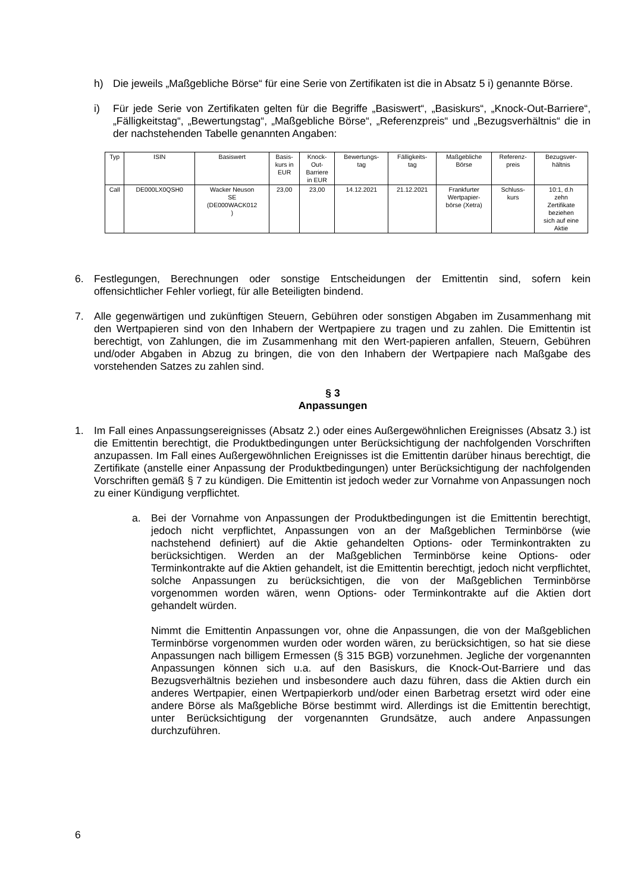h) Die jeweils „Maßgebliche Börse“ für eine Serie von Zertifikaten ist die in Absatz 5 i) genannte Börse.
i) Für jede Serie von Zertifikaten gelten für die Begriffe „Basiswert“, „Basiskurs“, „Knock-Out-Barriere“, „Fälligkeitstag“, „Bewertungstag“, „Maßgebliche Börse“, „Referenzpreis“ und „Bezugsverhältnis“ die in der nachstehenden Tabelle genannten Angaben:
| Typ | ISIN | Basiswert | Basis- kurs in EUR | Knock- Out- Barriere in EUR | Bewertungs- tag | Fälligkeits- tag | Maßgebliche Börse | Referenz- preis | Bezugsver- hältnis |
| Call | DE000LX0QSH0 | Wacker Neuson SE (DE000WACK012 ) | 23,00 | 23,00 | 14.12.2021 | 21.12.2021 | Frankfurter Wertpapier- börse (Xetra) | Schluss- kurs | 10:1, d.h zehn Zertifikate beziehen sich auf eine Aktie |
6. Festlegungen, Berechnungen oder sonstige Entscheidungen der Emittentin sind, sofern kein offensichtlicher Fehler vorliegt, für alle Beteiligten bindend.
7. Alle gegenwärtigen und zukünftigen Steuern, Gebühren oder sonstigen Abgaben im Zusammenhang mit den Wertpapieren sind von den Inhabern der Wertpapiere zu tragen und zu zahlen. Die Emittentin ist berechtigt, von Zahlungen, die im Zusammenhang mit den Wert-papieren anfallen, Steuern, Gebühren und/oder Abgaben in Abzug zu bringen, die von den Inhabern der Wertpapiere nach Maßgabe des vorstehenden Satzes zu zahlen sind.
§ 3
Anpassungen
1. Im Fall eines Anpassungsereignisses (Absatz 2.) oder eines Außergewöhnlichen Ereignisses (Absatz 3.) ist die Emittentin berechtigt, die Produktbedingungen unter Berücksichtigung der nachfolgenden Vorschriften anzupassen. Im Fall eines Außergewöhnlichen Ereignisses ist die Emittentin darüber hinaus berechtigt, die Zertifikate (anstelle einer Anpassung der Produktbedingungen) unter Berücksichtigung der nachfolgenden Vorschriften gemäß § 7 zu kündigen. Die Emittentin ist jedoch weder zur Vornahme von Anpassungen noch zu einer Kündigung verpflichtet.
a. Bei der Vornahme von Anpassungen der Produktbedingungen ist die Emittentin berechtigt, jedoch nicht verpflichtet, Anpassungen von an der Maßgeblichen Terminbörse (wie nachstehend definiert) auf die Aktie gehandelten Options- oder Terminkontrakten zu berücksichtigen. Werden an der Maßgeblichen Terminbörse keine Options- oder Terminkontrakte auf die Aktien gehandelt, ist die Emittentin berechtigt, jedoch nicht verpflichtet, solche Anpassungen zu berücksichtigen, die von der Maßgeblichen Terminbörse vorgenommen worden wären, wenn Options- oder Terminkontrakte auf die Aktien dort gehandelt würden.
Nimmt die Emittentin Anpassungen vor, ohne die Anpassungen, die von der Maßgeblichen Terminbörse vorgenommen wurden oder worden wären, zu berücksichtigen, so hat sie diese Anpassungen nach billigem Ermessen (§ 315 BGB) vorzunehmen. Jegliche der vorgenannten Anpassungen können sich u.a. auf den Basiskurs, die Knock-Out-Barriere und das Bezugsverhältnis beziehen und insbesondere auch dazu führen, dass die Aktien durch ein anderes Wertpapier, einen Wertpapierkorb und/oder einen Barbetrag ersetzt wird oder eine andere Börse als Maßgebliche Börse bestimmt wird. Allerdings ist die Emittentin berechtigt, unter Berücksichtigung der vorgenannten Grundsätze, auch andere Anpassungen durchzuführen.
6